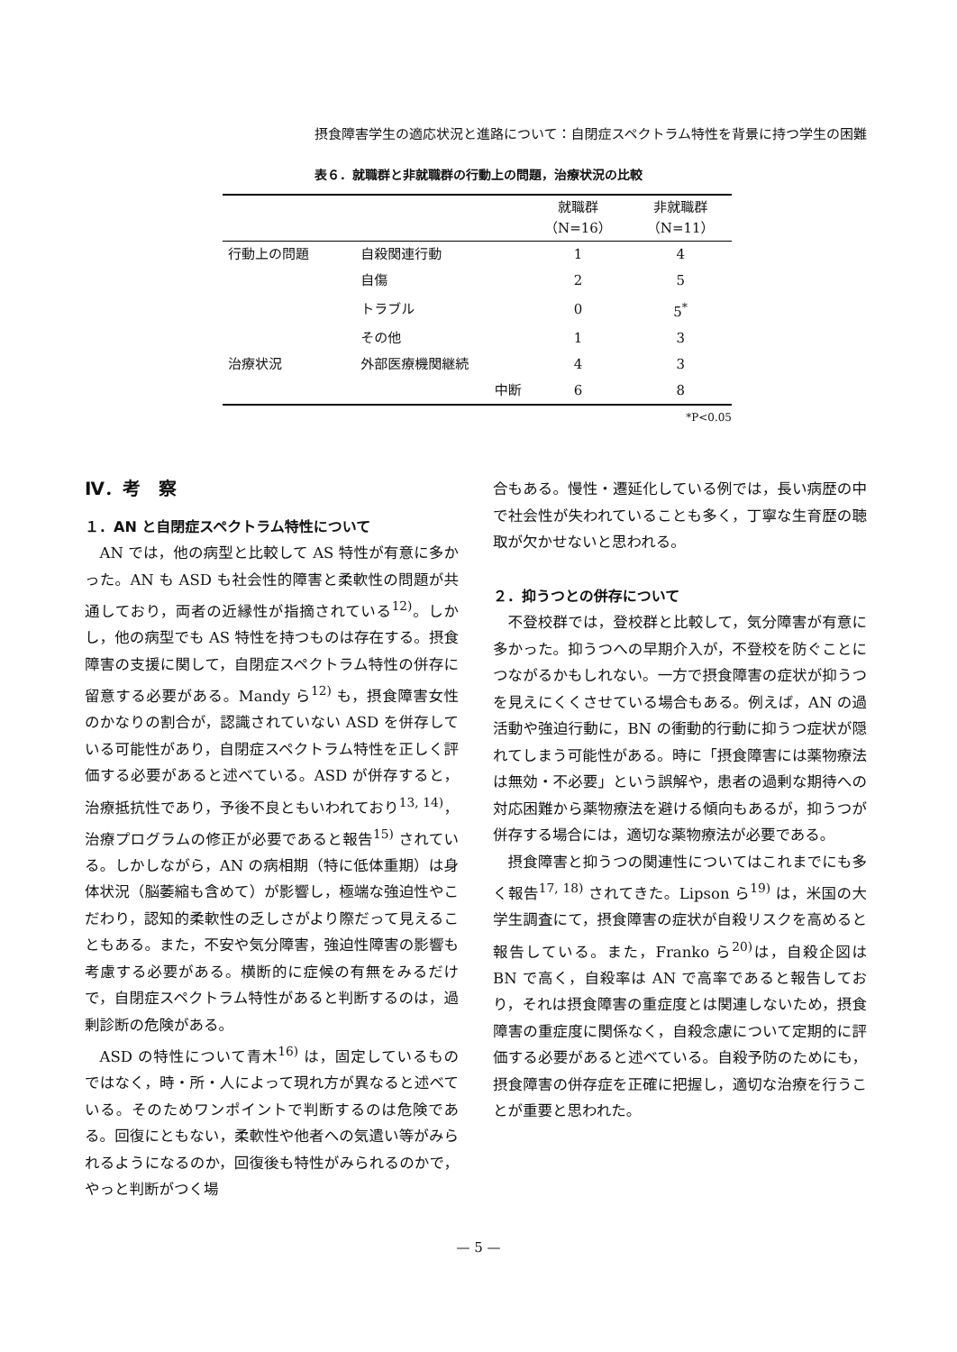摂食障害学生の適応状況と進路について：自閉症スペクトラム特性を背景に持つ学生の困難
表６．就職群と非就職群の行動上の問題，治療状況の比較
| | | 就職群 （N=16） | 非就職群 （N=11） |
| --- | --- | --- | --- |
| 行動上の問題 | 自殺関連行動 | 1 | 4 |
| | 自傷 | 2 | 5 |
| | トラブル | 0 | 5<sup>*</sup> |
| | その他 | 1 | 3 |
| 治療状況 | 外部医療機関継続 | 4 | 3 |
| | 中断 | 6 | 8 |
*P<0.05
Ⅳ．考　察
１．AN と自閉症スペクトラム特性について
AN では，他の病型と比較して AS 特性が有意に多かった。AN も ASD も社会性的障害と柔軟性の問題が共通しており，両者の近縁性が指摘されている<sup>12)</sup>。しかし，他の病型でも AS 特性を持つものは存在する。摂食障害の支援に関して，自閉症スペクトラム特性の併存に留意する必要がある。Mandy ら<sup>12)</sup> も，摂食障害女性のかなりの割合が，認識されていない ASD を併存している可能性があり，自閉症スペクトラム特性を正しく評価する必要があると述べている。ASD が併存すると，治療抵抗性であり，予後不良ともいわれており<sup>13, 14)</sup>，治療プログラムの修正が必要であると報告<sup>15)</sup> されている。しかしながら，AN の病相期（特に低体重期）は身体状況（脳萎縮も含めて）が影響し，極端な強迫性やこだわり，認知的柔軟性の乏しさがより際だって見えることもある。また，不安や気分障害，強迫性障害の影響も考慮する必要がある。横断的に症候の有無をみるだけで，自閉症スペクトラム特性があると判断するのは，過剰診断の危険がある。
ASD の特性について青木<sup>16)</sup> は，固定しているものではなく，時・所・人によって現れ方が異なると述べている。そのためワンポイントで判断するのは危険である。回復にともない，柔軟性や他者への気遣い等がみられるようになるのか，回復後も特性がみられるのかで，やっと判断がつく場
合もある。慢性・遷延化している例では，長い病歴の中で社会性が失われていることも多く，丁寧な生育歴の聴取が欠かせないと思われる。
２．抑うつとの併存について
不登校群では，登校群と比較して，気分障害が有意に多かった。抑うつへの早期介入が，不登校を防ぐことにつながるかもしれない。一方で摂食障害の症状が抑うつを見えにくくさせている場合もある。例えば，AN の過活動や強迫行動に，BN の衝動的行動に抑うつ症状が隠れてしまう可能性がある。時に「摂食障害には薬物療法は無効・不必要」という誤解や，患者の過剰な期待への対応困難から薬物療法を避ける傾向もあるが，抑うつが併存する場合には，適切な薬物療法が必要である。
摂食障害と抑うつの関連性についてはこれまでにも多く報告<sup>17, 18)</sup> されてきた。Lipson ら<sup>19)</sup> は，米国の大学生調査にて，摂食障害の症状が自殺リスクを高めると報告している。また，Franko ら<sup>20)</sup>は，自殺企図は BN で高く，自殺率は AN で高率であると報告しており，それは摂食障害の重症度とは関連しないため，摂食障害の重症度に関係なく，自殺念慮について定期的に評価する必要があると述べている。自殺予防のためにも，摂食障害の併存症を正確に把握し，適切な治療を行うことが重要と思われた。
— 5 —